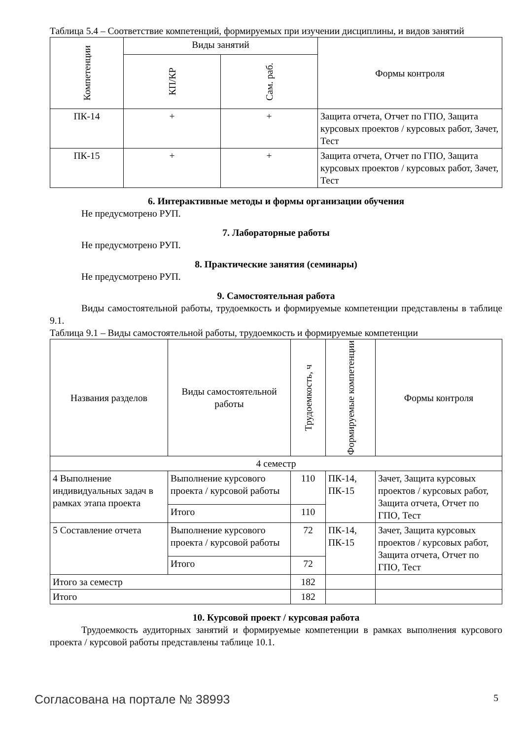Таблица 5.4 – Соответствие компетенций, формируемых при изучении дисциплины, и видов занятий
| Компетенции | Виды занятий | | Формы контроля |
| --- | --- | --- | --- |
| | КП/КР | Сам. раб. | |
| ПК-14 | + | + | Защита отчета, Отчет по ГПО, Защита курсовых проектов / курсовых работ, Зачет, Тест |
| ПК-15 | + | + | Защита отчета, Отчет по ГПО, Защита курсовых проектов / курсовых работ, Зачет, Тест |
6. Интерактивные методы и формы организации обучения
Не предусмотрено РУП.
7. Лабораторные работы
Не предусмотрено РУП.
8. Практические занятия (семинары)
Не предусмотрено РУП.
9. Самостоятельная работа
Виды самостоятельной работы, трудоемкость и формируемые компетенции представлены в таблице 9.1.
Таблица 9.1 – Виды самостоятельной работы, трудоемкость и формируемые компетенции
| Названия разделов | Виды самостоятельной работы | Трудоемкость, ч | Формируемые компетенции | Формы контроля |
| --- | --- | --- | --- | --- |
| 4 семестр | | | | |
| 4 Выполнение индивидуальных задач в рамках этапа проекта | Выполнение курсового проекта / курсовой работы | 110 | ПК-14, ПК-15 | Зачет, Защита курсовых проектов / курсовых работ, Защита отчета, Отчет по ГПО, Тест |
| | Итого | 110 | | |
| 5 Составление отчета | Выполнение курсового проекта / курсовой работы | 72 | ПК-14, ПК-15 | Зачет, Защита курсовых проектов / курсовых работ, Защита отчета, Отчет по ГПО, Тест |
| | Итого | 72 | | |
| Итого за семестр | | 182 | | |
| Итого | | 182 | | |
10. Курсовой проект / курсовая работа
Трудоемкость аудиторных занятий и формируемые компетенции в рамках выполнения курсового проекта / курсовой работы представлены таблице 10.1.
Согласована на портале № 38993 5